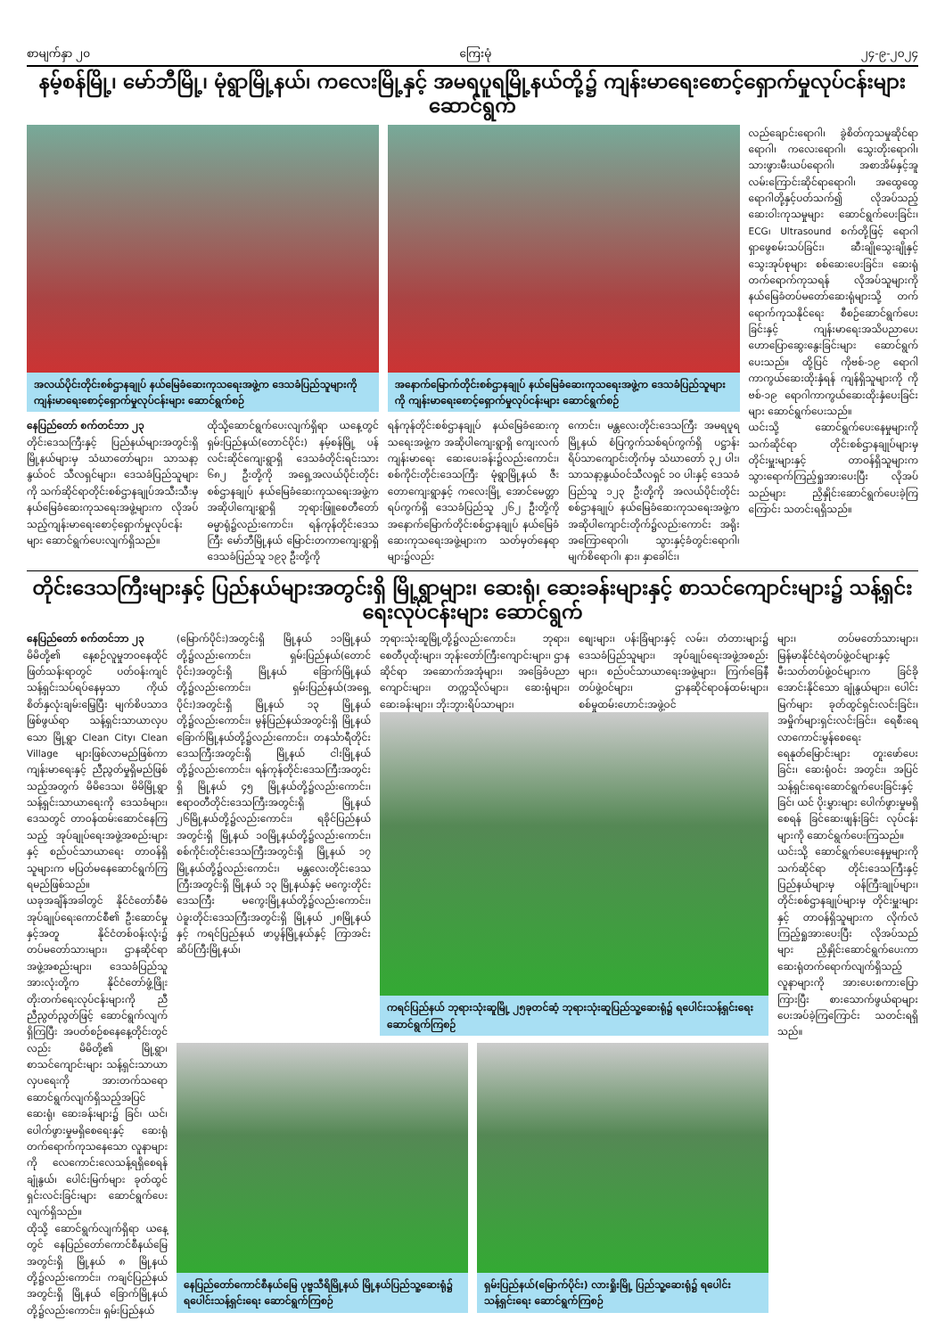စာမျက်နှာ ၂၀ ကြေးမုံ ၂၄-၉-၂၀၂၄
နမ့်စန်မြို့၊ မော်ဘီမြို့၊ မုံရွာမြို့နယ်၊ ကလေးမြို့နှင့် အမရပူရမြို့နယ်တို့၌ ကျန်းမာရေးစောင့်ရှောက်မှုလုပ်ငန်းများ ဆောင်ရွက်
အလယ်ပိုင်းတိုင်းစစ်ဌာနချုပ် နယ်မြေခံဆေးကုသရေးအဖွဲ့က ဒေသခံပြည်သူများကို ကျန်းမာရေးစောင့်ရှောက်မှုလုပ်ငန်းများ ဆောင်ရွက်စဉ်
အနောက်မြောက်တိုင်းစစ်ဌာနချုပ် နယ်မြေခံဆေးကုသရေးအဖွဲ့က ဒေသခံပြည်သူများကို ကျန်းမာရေးစောင့်ရှောက်မှုလုပ်ငန်းများ ဆောင်ရွက်စဉ်
နေပြည်တော် စက်တင်ဘာ ၂၃
တိုင်းဒေသကြီးနှင့် ပြည်နယ်များအတွင်းရှိ မြို့နယ်များမှ သံဃာတော်များ၊ သာသနာ့နွယ်ဝင် သီလရှင်များ၊ ဒေသခံပြည်သူများကို သက်ဆိုင်ရာတိုင်းစစ်ဌာနချုပ်အသီးသီးမှ နယ်မြေခံဆေးကုသရေးအဖွဲ့များက လိုအပ်သည့်ကျန်းမာရေးစောင့်ရှောက်မှုလုပ်ငန်းများ ဆောင်ရွက်ပေးလျက်ရှိသည်။
ထိုသို့ဆောင်ရွက်ပေးလျက်ရှိရာ ယနေ့တွင် ရှမ်းပြည်နယ်(တောင်ပိုင်း) နမ့်စန်မြို့ ပန်လင်းဆိုင်ကျေးရွာရှိ ဒေသခံတိုင်းရင်းသား ၆၈၂ ဦးတို့ကို အရှေ့အလယ်ပိုင်းတိုင်းစစ်ဌာနချုပ် နယ်မြေခံဆေးကုသရေးအဖွဲ့က အဆိုပါကျေးရွာရှိ ဘုရားဖြူစေတီတော် ဓမ္မာရုံ၌လည်းကောင်း၊ ရန်ကုန်တိုင်းဒေသကြီး မော်ဘီမြို့နယ် မြောင်းတကာကျေးရွာရှိ ဒေသခံပြည်သူ ၁၉၃ ဦးတို့ကို
ရန်ကုန်တိုင်းစစ်ဌာနချုပ် နယ်မြေခံဆေးကုသရေးအဖွဲ့က အဆိုပါကျေးရွာရှိ ကျေးလက်ကျန်းမာရေး ဆေးပေးခန်း၌လည်းကောင်း၊ စစ်ကိုင်းတိုင်းဒေသကြီး မုံရွာမြို့နယ် ဇီးတောကျေးရွာနှင့် ကလေးမြို့ အောင်မေတ္တာရပ်ကွက်ရှိ ဒေသခံပြည်သူ ၂၆၂ ဦးတို့ကို အနောက်မြောက်တိုင်းစစ်ဌာနချုပ် နယ်မြေခံဆေးကုသရေးအဖွဲ့များက သတ်မှတ်နေရာများ၌လည်း
ကောင်း၊ မန္တလေးတိုင်းဒေသကြီး အမရပူရမြို့နယ် စံပြကွက်သစ်ရပ်ကွက်ရှိ ပဋ္ဌာန်းရိပ်သာကျောင်းတိုက်မှ သံဃာတော် ၃၂ ပါး၊ သာသနာ့နွယ်ဝင်သီလရှင် ၁၀ ပါးနှင့် ဒေသခံပြည်သူ ၁၂၃ ဦးတို့ကို အလယ်ပိုင်းတိုင်းစစ်ဌာနချုပ် နယ်မြေခံဆေးကုသရေးအဖွဲ့က အဆိုပါကျောင်းတိုက်၌လည်းကောင်း အရိုးအကြောရောဂါ၊ သွားနှင့်ခံတွင်းရောဂါ၊ မျက်စိရောဂါ၊ နား၊ နှာခေါင်း၊
လည်ချောင်းရောဂါ၊ ခွဲစိတ်ကုသမှုဆိုင်ရာရောဂါ၊ ကလေးရောဂါ၊ သွေးတိုးရောဂါ၊ သားဖွားမီးယပ်ရောဂါ၊ အစာအိမ်နှင့်အူလမ်းကြောင်းဆိုင်ရာရောဂါ၊ အထွေထွေရောဂါတို့နှင့်ပတ်သက်၍ လိုအပ်သည့်ဆေးဝါးကုသမှုများ ဆောင်ရွက်ပေးခြင်း၊ ECG၊ Ultrasound စက်တို့ဖြင့် ရောဂါရှာဖွေစမ်းသပ်ခြင်း၊ ဆီးချိုသွေးချိုနှင့်သွေးအုပ်စုများ စစ်ဆေးပေးခြင်း၊ ဆေးရုံတက်ရောက်ကုသရန် လိုအပ်သူများကို နယ်မြေခံတပ်မတော်ဆေးရုံများသို့ တက်ရောက်ကုသနိုင်ရေး စီစဉ်ဆောင်ရွက်ပေးခြင်းနှင့် ကျန်းမာရေးအသိပညာပေးဟောပြောဆွေးနွေးခြင်းများ ဆောင်ရွက်ပေးသည်။ ထို့ပြင် ကိုဗစ်-၁၉ ရောဂါကာကွယ်ဆေးထိုးနှံရန် ကျန်ရှိသူများကို ကိုဗစ်-၁၉ ရောဂါကာကွယ်ဆေးထိုးနှံပေးခြင်းများ ဆောင်ရွက်ပေးသည်။
ယင်းသို့ ဆောင်ရွက်ပေးနေမှုများကို သက်ဆိုင်ရာ တိုင်းစစ်ဌာနချုပ်များမှ တိုင်းမှူးများနှင့် တာဝန်ရှိသူများက သွားရောက်ကြည့်ရှုအားပေးပြီး လိုအပ်သည်များ ညှိနှိုင်းဆောင်ရွက်ပေးခဲ့ကြကြောင်း သတင်းရရှိသည်။
တိုင်းဒေသကြီးများနှင့် ပြည်နယ်များအတွင်းရှိ မြို့ရွာများ၊ ဆေးရုံ၊ ဆေးခန်းများနှင့် စာသင်ကျောင်းများ၌ သန့်ရှင်းရေးလုပ်ငန်းများ ဆောင်ရွက်
နေပြည်တော် စက်တင်ဘာ ၂၃
မိမိတို့၏ နေ့စဉ်လူမှုဘဝနေထိုင်ဖြတ်သန်းရာတွင် ပတ်ဝန်းကျင်သန့်ရှင်းသပ်ရပ်နေမှသာ ကိုယ်စိတ်နှလုံးချမ်းမြေ့ပြီး မျက်စိပသာဒဖြစ်ဖွယ်ရာ သန့်ရှင်းသာယာလှပသော မြို့ရွာ Clean City၊ Clean Village များဖြစ်လာမည်ဖြစ်ကာ ကျန်းမာရေးနှင့် ညီညွတ်မှုရှိမည်ဖြစ်သည့်အတွက် မိမိဒေသ၊ မိမိမြို့ရွာ သန့်ရှင်းသာယာရေးကို ဒေသခံများ၊ ဒေသတွင် တာဝန်ထမ်းဆောင်နေကြသည့် အုပ်ချုပ်ရေးအဖွဲ့အစည်းများနှင့် စည်ပင်သာယာရေး တာဝန်ရှိသူများက မပြတ်မနေဆောင်ရွက်ကြရမည်ဖြစ်သည်။
ယခုအချိန်အခါတွင် နိုင်ငံတော်စီမံအုပ်ချုပ်ရေးကောင်စီ၏ ဦးဆောင်မှုနှင့်အတူ နိုင်ငံတစ်ဝန်းလုံး၌ တပ်မတော်သားများ၊ ဌာနဆိုင်ရာအဖွဲ့အစည်းများ၊ ဒေသခံပြည်သူအားလုံးတို့က နိုင်ငံတော်ဖွံ့ဖြိုးတိုးတက်ရေးလုပ်ငန်းများကို ညီညီညွတ်ညွတ်ဖြင့် ဆောင်ရွက်လျက်ရှိကြပြီး အပတ်စဉ်စနေနေ့တိုင်းတွင်လည်း မိမိတို့၏ မြို့ရွာ၊ စာသင်ကျောင်းများ သန့်ရှင်းသာယာလှပရေးကို အားတက်သရော ဆောင်ရွက်လျက်ရှိသည့်အပြင် ဆေးရုံ၊ ဆေးခန်းများ၌ ခြင်၊ ယင်၊ ပေါက်ဖွားမှုမရှိစေရေးနှင့် ဆေးရုံတက်ရောက်ကုသနေသော လူနာများကို လေကောင်းလေသန့်ရရှိစေရန် ချုံနွယ်၊ ပေါင်းမြက်များ ခုတ်ထွင်ရှင်းလင်းခြင်းများ ဆောင်ရွက်ပေးလျက်ရှိသည်။
ထိုသို့ ဆောင်ရွက်လျက်ရှိရာ ယနေ့တွင် နေပြည်တော်ကောင်စီနယ်မြေအတွင်းရှိ မြို့နယ် ၈ မြို့နယ်တို့၌လည်းကောင်း၊ ကချင်ပြည်နယ်အတွင်းရှိ မြို့နယ် ခြောက်မြို့နယ်တို့၌လည်းကောင်း၊ ရှမ်းပြည်နယ်
(မြောက်ပိုင်း)အတွင်းရှိ မြို့နယ် ၁၁မြို့နယ်တို့၌လည်းကောင်း၊ ရှမ်းပြည်နယ်(တောင်ပိုင်း)အတွင်းရှိ မြို့နယ် ခြောက်မြို့နယ်တို့၌လည်းကောင်း၊ ရှမ်းပြည်နယ်(အရှေ့ပိုင်း)အတွင်းရှိ မြို့နယ် ၁၃ မြို့နယ်တို့၌လည်းကောင်း၊ မွန်ပြည်နယ်အတွင်းရှိ မြို့နယ် ခြောက်မြို့နယ်တို့၌လည်းကောင်း၊ တနင်္သာရီတိုင်းဒေသကြီးအတွင်းရှိ မြို့နယ် ငါးမြို့နယ်တို့၌လည်းကောင်း၊ ရန်ကုန်တိုင်းဒေသကြီးအတွင်းရှိ မြို့နယ် ၄၅ မြို့နယ်တို့၌လည်းကောင်း၊ ဧရာဝတီတိုင်းဒေသကြီးအတွင်းရှိ မြို့နယ် ၂၆မြို့နယ်တို့၌လည်းကောင်း၊ ရခိုင်ပြည်နယ်အတွင်းရှိ မြို့နယ် ၁၀မြို့နယ်တို့၌လည်းကောင်း၊ စစ်ကိုင်းတိုင်းဒေသကြီးအတွင်းရှိ မြို့နယ် ၁၇ မြို့နယ်တို့၌လည်းကောင်း၊ မန္တလေးတိုင်းဒေသကြီးအတွင်းရှိ မြို့နယ် ၁၃ မြို့နယ်နှင့် မကွေးတိုင်းဒေသကြီး မကွေးမြို့နယ်တို့၌လည်းကောင်း၊ ပဲခူးတိုင်းဒေသကြီးအတွင်းရှိ မြို့နယ် ၂၈မြို့နယ်နှင့် ကရင်ပြည်နယ် ဖာပွန်မြို့နယ်နှင့် ကြာအင်းဆိပ်ကြီးမြို့နယ်၊
ဘုရားသုံးဆူမြို့တို့၌လည်းကောင်း၊ ဘုရား၊ စေတီပုထိုးများ၊ ဘုန်းတော်ကြီးကျောင်းများ၊ ဌာနဆိုင်ရာ အဆောက်အအုံများ၊ အခြေခံပညာကျောင်းများ၊ တက္ကသိုလ်များ၊ ဆေးရုံများ၊ ဆေးခန်းများ၊ ဘိုးဘွားရိပ်သာများ၊
စျေးများ၊ ပန်းခြံများနှင့် လမ်း၊ တံတားများ၌ ဒေသခံပြည်သူများ၊ အုပ်ချုပ်ရေးအဖွဲ့အစည်းများ၊ စည်ပင်သာယာရေးအဖွဲ့များ၊ ကြက်ခြေနီတပ်ဖွဲ့ဝင်များ၊ ဌာနဆိုင်ရာဝန်ထမ်းများ၊ စစ်မှုထမ်းဟောင်းအဖွဲ့ဝင်
ကရင်ပြည်နယ် ဘုရားသုံးဆူမြို့ ၂၅ခုတင်ဆံ့ ဘုရားသုံးဆူပြည်သူ့ဆေးရုံ၌ ရပေါင်းသန့်ရှင်းရေး ဆောင်ရွက်ကြစဉ်
နေပြည်တော်ကောင်စီနယ်မြေ ပုဗ္ဗသီရိမြို့နယ် မြို့နယ်ပြည်သူ့ဆေးရုံ၌ ရပေါင်းသန့်ရှင်းရေး ဆောင်ရွက်ကြစဉ်
ရှမ်းပြည်နယ်(မြောက်ပိုင်း) လားရှိုးမြို့ ပြည်သူ့ဆေးရုံ၌ ရပေါင်းသန့်ရှင်းရေး ဆောင်ရွက်ကြစဉ်
များ၊ တပ်မတော်သားများ၊ မြန်မာနိုင်ငံရဲတပ်ဖွဲ့ဝင်များနှင့် မီးသတ်တပ်ဖွဲ့ဝင်များက ခြင်ခိုအောင်းနိုင်သော ချုံနွယ်များ၊ ပေါင်းမြက်များ ခုတ်ထွင်ရှင်းလင်းခြင်း၊ အမှိုက်များရှင်းလင်းခြင်း၊ ရေစီးရေလာကောင်းမွန်စေရေး ရေနုတ်မြောင်းများ တူးဖော်ပေးခြင်း၊ ဆေးရုံဝင်း အတွင်း၊ အပြင် သန့်ရှင်းရေးဆောင်ရွက်ပေးခြင်းနှင့် ခြင်၊ ယင် ပိုးမွှားများ ပေါက်ဖွားမှုမရှိစေရန် ခြင်ဆေးဖျန်းခြင်း လုပ်ငန်းများကို ဆောင်ရွက်ပေးကြသည်။
ယင်းသို့ ဆောင်ရွက်ပေးနေမှုများကို သက်ဆိုင်ရာ တိုင်းဒေသကြီးနှင့် ပြည်နယ်များမှ ဝန်ကြီးချုပ်များ၊ တိုင်းစစ်ဌာနချုပ်များမှ တိုင်းမှူးများနှင့် တာဝန်ရှိသူများက လိုက်လံကြည့်ရှုအားပေးပြီး လိုအပ်သည်များ ညှိနှိုင်းဆောင်ရွက်ပေးကာ ဆေးရုံတက်ရောက်လျက်ရှိသည့် လူနာများကို အားပေးစကားပြောကြားပြီး စားသောက်ဖွယ်ရာများ ပေးအပ်ခဲ့ကြကြောင်း သတင်းရရှိသည်။